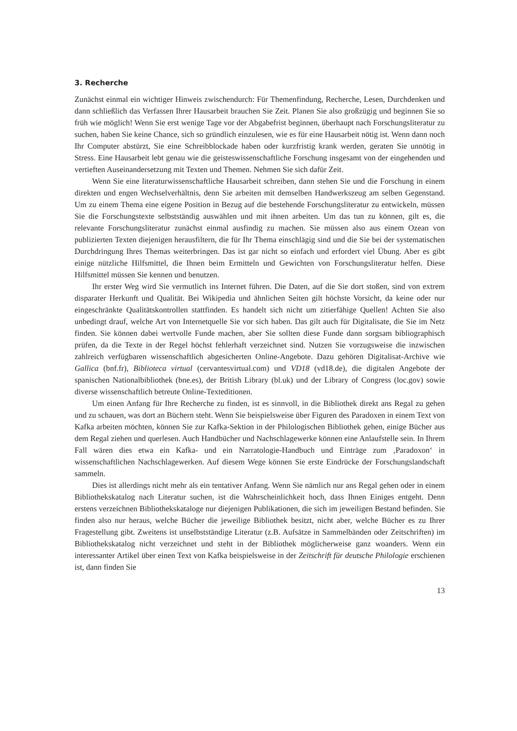3. Recherche
Zunächst einmal ein wichtiger Hinweis zwischendurch: Für Themenfindung, Recherche, Lesen, Durchdenken und dann schließlich das Verfassen Ihrer Hausarbeit brauchen Sie Zeit. Planen Sie also großzügig und beginnen Sie so früh wie möglich! Wenn Sie erst wenige Tage vor der Abgabefrist beginnen, überhaupt nach Forschungsliteratur zu suchen, haben Sie keine Chance, sich so gründlich einzulesen, wie es für eine Hausarbeit nötig ist. Wenn dann noch Ihr Computer abstürzt, Sie eine Schreibblockade haben oder kurzfristig krank werden, geraten Sie unnötig in Stress. Eine Hausarbeit lebt genau wie die geisteswissenschaftliche Forschung insgesamt von der eingehenden und vertieften Auseinandersetzung mit Texten und Themen. Nehmen Sie sich dafür Zeit.
Wenn Sie eine literaturwissenschaftliche Hausarbeit schreiben, dann stehen Sie und die Forschung in einem direkten und engen Wechselverhältnis, denn Sie arbeiten mit demselben Handwerkszeug am selben Gegenstand. Um zu einem Thema eine eigene Position in Bezug auf die bestehende Forschungsliteratur zu entwickeln, müssen Sie die Forschungstexte selbstständig auswählen und mit ihnen arbeiten. Um das tun zu können, gilt es, die relevante Forschungsliteratur zunächst einmal ausfindig zu machen. Sie müssen also aus einem Ozean von publizierten Texten diejenigen herausfiltern, die für Ihr Thema einschlägig sind und die Sie bei der systematischen Durchdringung Ihres Themas weiterbringen. Das ist gar nicht so einfach und erfordert viel Übung. Aber es gibt einige nützliche Hilfsmittel, die Ihnen beim Ermitteln und Gewichten von Forschungsliteratur helfen. Diese Hilfsmittel müssen Sie kennen und benutzen.
Ihr erster Weg wird Sie vermutlich ins Internet führen. Die Daten, auf die Sie dort stoßen, sind von extrem disparater Herkunft und Qualität. Bei Wikipedia und ähnlichen Seiten gilt höchste Vorsicht, da keine oder nur eingeschränkte Qualitätskontrollen stattfinden. Es handelt sich nicht um zitierfähige Quellen! Achten Sie also unbedingt drauf, welche Art von Internetquelle Sie vor sich haben. Das gilt auch für Digitalisate, die Sie im Netz finden. Sie können dabei wertvolle Funde machen, aber Sie sollten diese Funde dann sorgsam bibliographisch prüfen, da die Texte in der Regel höchst fehlerhaft verzeichnet sind. Nutzen Sie vorzugsweise die inzwischen zahlreich verfügbaren wissenschaftlich abgesicherten Online-Angebote. Dazu gehören Digitalisat-Archive wie Gallica (bnf.fr), Biblioteca virtual (cervantesvirtual.com) und VD18 (vd18.de), die digitalen Angebote der spanischen Nationalbibliothek (bne.es), der British Library (bl.uk) und der Library of Congress (loc.gov) sowie diverse wissenschaftlich betreute Online-Texteditionen.
Um einen Anfang für Ihre Recherche zu finden, ist es sinnvoll, in die Bibliothek direkt ans Regal zu gehen und zu schauen, was dort an Büchern steht. Wenn Sie beispielsweise über Figuren des Paradoxen in einem Text von Kafka arbeiten möchten, können Sie zur Kafka-Sektion in der Philologischen Bibliothek gehen, einige Bücher aus dem Regal ziehen und querlesen. Auch Handbücher und Nachschlagewerke können eine Anlaufstelle sein. In Ihrem Fall wären dies etwa ein Kafka- und ein Narratologie-Handbuch und Einträge zum ‚Paradoxon‘ in wissenschaftlichen Nachschlagewerken. Auf diesem Wege können Sie erste Eindrücke der Forschungslandschaft sammeln.
Dies ist allerdings nicht mehr als ein tentativer Anfang. Wenn Sie nämlich nur ans Regal gehen oder in einem Bibliothekskatalog nach Literatur suchen, ist die Wahrscheinlichkeit hoch, dass Ihnen Einiges entgeht. Denn erstens verzeichnen Bibliothekskataloge nur diejenigen Publikationen, die sich im jeweiligen Bestand befinden. Sie finden also nur heraus, welche Bücher die jeweilige Bibliothek besitzt, nicht aber, welche Bücher es zu Ihrer Fragestellung gibt. Zweitens ist unselbstständige Literatur (z.B. Aufsätze in Sammelbänden oder Zeitschriften) im Bibliothekskatalog nicht verzeichnet und steht in der Bibliothek möglicherweise ganz woanders. Wenn ein interessanter Artikel über einen Text von Kafka beispielsweise in der Zeitschrift für deutsche Philologie erschienen ist, dann finden Sie
13